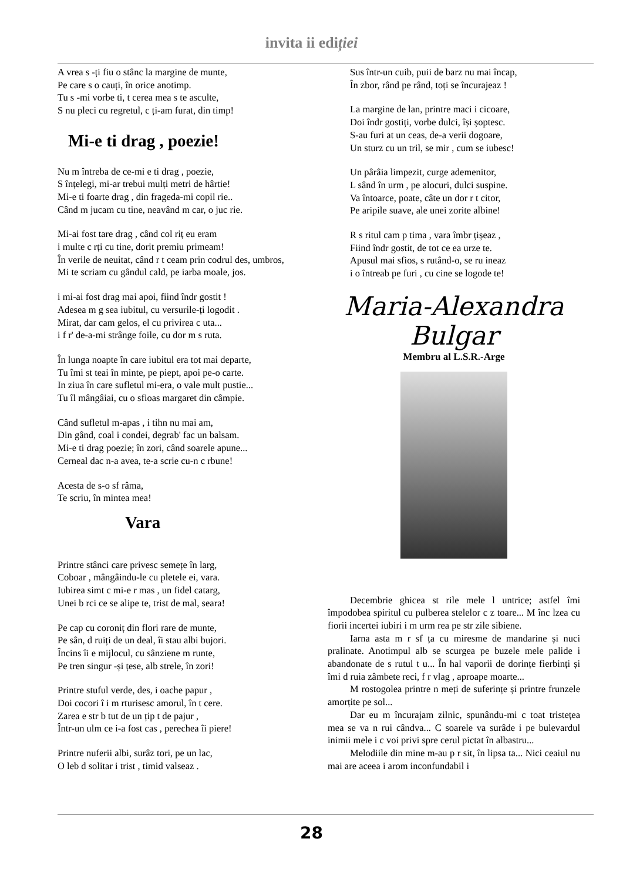invita ii ediției
A vrea s -ți fiu o stânc la margine de munte,
Pe care s o cauți, în orice anotimp.
Tu s -mi vorbe ti, t cerea mea s te asculte,
S nu pleci cu regretul, c ți-am furat, din timp!
Mi-e ti drag , poezie!
Nu m întreba de ce-mi e ti drag , poezie,
S înțelegi, mi-ar trebui mulți metri de hârtie!
Mi-e ti foarte drag , din frageda-mi copil rie..
Când m jucam cu tine, neavând m car, o juc rie.
Mi-ai fost tare drag , când col riț eu eram
i multe c rți cu tine, dorit premiu primeam!
În verile de neuitat, când r t ceam prin codrul des, umbros,
Mi te scriam cu gândul cald, pe iarba moale, jos.
i mi-ai fost drag mai apoi, fiind îndr gostit !
Adesea m g sea iubitul, cu versurile-ți logodit .
Mirat, dar cam gelos, el cu privirea c uta...
i f r' de-a-mi strânge foile, cu dor m s ruta.
În lunga noapte în care iubitul era tot mai departe,
Tu îmi st teai în minte, pe piept, apoi pe-o carte.
In ziua în care sufletul mi-era, o vale mult pustie...
Tu îl mângâiai, cu o sfioas margaret din câmpie.
Când sufletul m-apas , i tihn nu mai am,
Din gând, coal i condei, degrab' fac un balsam.
Mi-e ti drag poezie; în zori, când soarele apune...
Cerneal dac n-a avea, te-a scrie cu-n c rbune!
Acesta de s-o sf râma,
Te scriu, în mintea mea!
Vara
Printre stânci care privesc semețe în larg,
Coboar , mângâindu-le cu pletele ei, vara.
Iubirea simt c mi-e r mas , un fidel catarg,
Unei b rci ce se alipe te, trist de mal, seara!
Pe cap cu coroniț din flori rare de munte,
Pe sân, d ruiți de un deal, îi stau albi bujori.
Încins îi e mijlocul, cu sânziene m runte,
Pe tren singur -și țese, alb strele, în zori!
Printre stuful verde, des, i oache papur ,
Doi cocori î i m rturisesc amorul, în t cere.
Zarea e str b tut de un țip t de pajur ,
Într-un ulm ce i-a fost cas , perechea îi piere!
Printre nuferii albi, surâz tori, pe un lac,
O leb d solitar i trist , timid valseaz .
Sus într-un cuib, puii de barz nu mai încap,
În zbor, rând pe rând, toți se încurajeaz !
La margine de lan, printre maci i cicoare,
Doi îndr gostiți, vorbe dulci, își șoptesc.
S-au furi at un ceas, de-a verii dogoare,
Un sturz cu un tril, se mir , cum se iubesc!
Un pârâia limpezit, curge ademenitor,
L sând în urm , pe alocuri, dulci suspine.
Va întoarce, poate, câte un dor r t citor,
Pe aripile suave, ale unei zorite albine!
R s ritul cam p tima , vara îmbr țișeaz ,
Fiind îndr gostit, de tot ce ea urze te.
Apusul mai sfios, s rutând-o, se ru ineaz
i o întreab pe furi , cu cine se logode te!
Maria-Alexandra
Bulgar
Membru al L.S.R.-Arge
Decembrie ghicea st rile mele l untrice; astfel îmi împodobea spiritul cu pulberea stelelor c z toare... M înc lzea cu fiorii incertei iubiri i m urm rea pe str zile sibiene.
Iarna asta m r sf ța cu miresme de mandarine și nuci pralinate. Anotimpul alb se scurgea pe buzele mele palide i abandonate de s rutul t u... În hal vaporii de dorințe fierbinți și îmi d ruia zâmbete reci, f r vlag , aproape moarte...
M rostogolea printre n meți de suferințe și printre frunzele amorțite pe sol...
Dar eu m încurajam zilnic, spunându-mi c toat tristețea mea se va n rui cândva... C soarele va surâde i pe bulevardul inimii mele i c voi privi spre cerul pictat în albastru...
Melodiile din mine m-au p r sit, în lipsa ta... Nici ceaiul nu mai are aceea i arom inconfundabil i
28